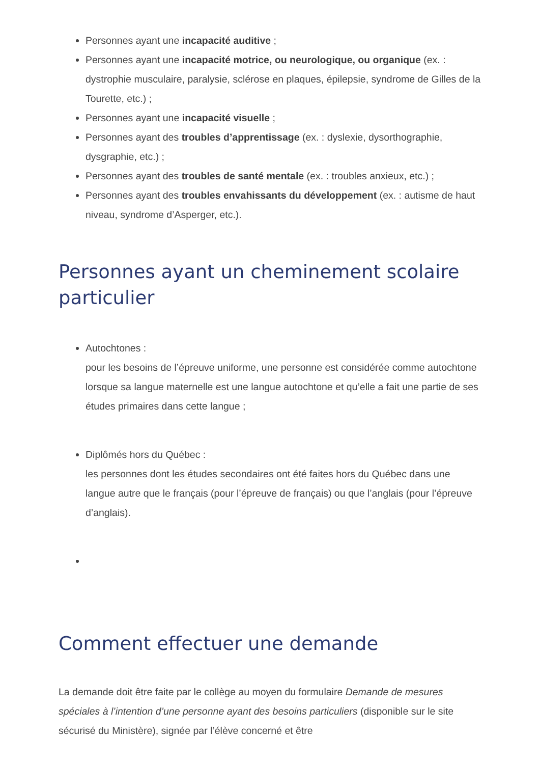Personnes ayant une incapacité auditive ;
Personnes ayant une incapacité motrice, ou neurologique, ou organique (ex. : dystrophie musculaire, paralysie, sclérose en plaques, épilepsie, syndrome de Gilles de la Tourette, etc.) ;
Personnes ayant une incapacité visuelle ;
Personnes ayant des troubles d’apprentissage (ex. : dyslexie, dysorthographie, dysgraphie, etc.) ;
Personnes ayant des troubles de santé mentale (ex. : troubles anxieux, etc.) ;
Personnes ayant des troubles envahissants du développement (ex. : autisme de haut niveau, syndrome d’Asperger, etc.).
Personnes ayant un cheminement scolaire particulier
Autochtones :
pour les besoins de l’épreuve uniforme, une personne est considérée comme autochtone lorsque sa langue maternelle est une langue autochtone et qu’elle a fait une partie de ses études primaires dans cette langue ;
Diplômés hors du Québec :
les personnes dont les études secondaires ont été faites hors du Québec dans une langue autre que le français (pour l’épreuve de français) ou que l’anglais (pour l’épreuve d’anglais).
Comment effectuer une demande
La demande doit être faite par le collège au moyen du formulaire Demande de mesures spéciales à l’intention d’une personne ayant des besoins particuliers (disponible sur le site sécurisé du Ministère), signée par l’élève concerné et être